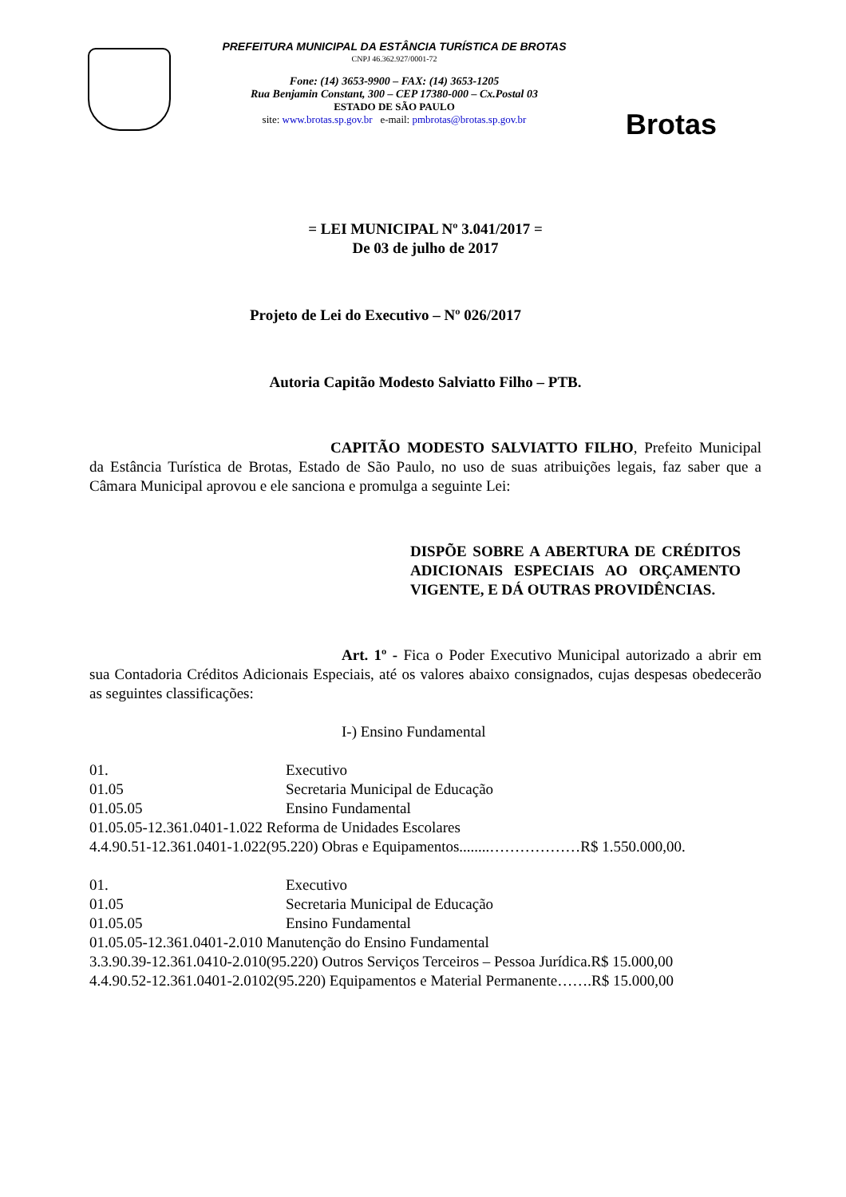PREFEITURA MUNICIPAL DA ESTÂNCIA TURÍSTICA DE BROTAS
CNPJ 46.362.927/0001-72
Fone: (14) 3653-9900 – FAX: (14) 3653-1205
Rua Benjamin Constant, 300 – CEP 17380-000 – Cx.Postal 03
ESTADO DE SÃO PAULO
site: www.brotas.sp.gov.br e-mail: pmbrotas@brotas.sp.gov.br
Brotas
= LEI MUNICIPAL Nº 3.041/2017 =
De 03 de julho de 2017
Projeto de Lei do Executivo – Nº 026/2017
Autoria Capitão Modesto Salviatto Filho – PTB.
CAPITÃO MODESTO SALVIATTO FILHO, Prefeito Municipal da Estância Turística de Brotas, Estado de São Paulo, no uso de suas atribuições legais, faz saber que a Câmara Municipal aprovou e ele sanciona e promulga a seguinte Lei:
DISPÕE SOBRE A ABERTURA DE CRÉDITOS ADICIONAIS ESPECIAIS AO ORÇAMENTO VIGENTE, E DÁ OUTRAS PROVIDÊNCIAS.
Art. 1º - Fica o Poder Executivo Municipal autorizado a abrir em sua Contadoria Créditos Adicionais Especiais, até os valores abaixo consignados, cujas despesas obedecerão as seguintes classificações:
I-) Ensino Fundamental
01. Executivo
01.05 Secretaria Municipal de Educação
01.05.05 Ensino Fundamental
01.05.05-12.361.0401-1.022 Reforma de Unidades Escolares
4.4.90.51-12.361.0401-1.022(95.220) Obras e Equipamentos........………………R$ 1.550.000,00.
01. Executivo
01.05 Secretaria Municipal de Educação
01.05.05 Ensino Fundamental
01.05.05-12.361.0401-2.010 Manutenção do Ensino Fundamental
3.3.90.39-12.361.0410-2.010(95.220) Outros Serviços Terceiros – Pessoa Jurídica.R$ 15.000,00
4.4.90.52-12.361.0401-2.0102(95.220) Equipamentos e Material Permanente…….R$ 15.000,00